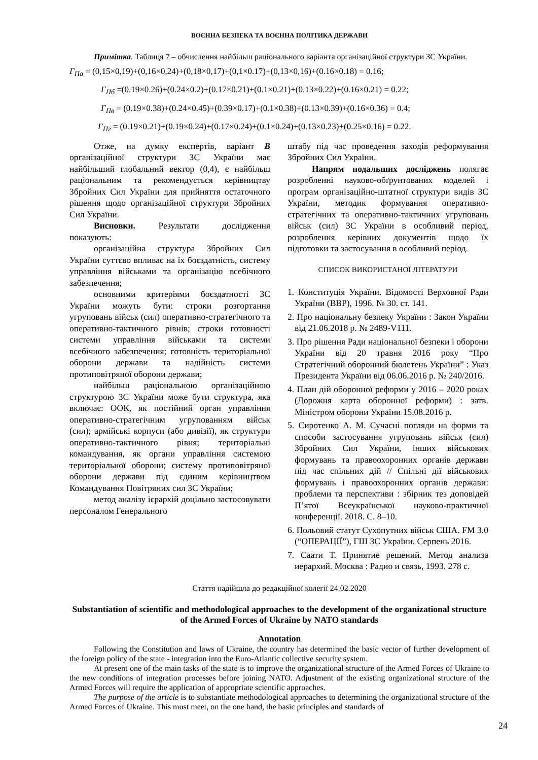ВОЄННА БЕЗПЕКА ТА ВОЄННА ПОЛІТИКА ДЕРЖАВИ
Примітка. Таблиця 7 – обчислення найбільш раціонального варіанта організаційної структури ЗС України.
Г<sub>Па</sub> = (0,15×0,19)+(0,16×0,24)+(0,18×0,17)+(0,1×0.17)+(0,13×0,16)+(0.16×0.18) = 0.16;
Г<sub>Пб</sub> =(0.19×0.26)+(0.24×0.2)+(0.17×0.21)+(0.1×0.21)+(0.13×0.22)+(0.16×0.21) = 0.22;
Г<sub>Пв</sub> = (0.19×0.38)+(0.24×0.45)+(0.39×0.17)+(0.1×0.38)+(0.13×0.39)+(0.16×0.36) = 0.4;
Г<sub>Пг</sub> = (0.19×0.21)+(0.19×0.24)+(0.17×0.24)+(0.1×0.24)+(0.13×0.23)+(0.25×0.16) = 0.22.
Отже, на думку експертів, варіант В організаційної структури ЗС України має найбільший глобальний вектор (0,4), є найбільш раціональним та рекомендується керівництву Збройних Сил України для прийняття остаточного рішення щодо організаційної структури Збройних Сил України.
Висновки. Результати дослідження показують:
організаційна структура Збройних Сил України суттєво впливає на їх боєздатність, систему управління військами та організацію всебічного забезпечення;
основними критеріями боєздатності ЗС України можуть бути: строки розгортання угруповань військ (сил) оперативно-стратегічного та оперативно-тактичного рівнів; строки готовності системи управління військами та системи всебічного забезпечення; готовність територіальної оборони держави та надійність системи протиповітряної оборони держави;
найбільш раціональною організаційною структурою ЗС України може бути структура, яка включає: ООК, як постійний орган управління оперативно-стратегічним угрупованням військ (сил); армійські корпуси (або дивізії), як структури оперативно-тактичного рівня; територіальні командування, як органи управління системою територіальної оборони; систему протиповітряної оборони держави під єдиним керівництвом Командування Повітряних сил ЗС України;
метод аналізу ієрархій доцільно застосовувати персоналом Генерального
штабу під час проведення заходів реформування Збройних Сил України.
Напрям подальших досліджень полягає розробленні науково-обґрунтованих моделей і програм організаційно-штатної структури видів ЗС України, методик формування оперативно-стратегічних та оперативно-тактичних угруповань військ (сил) ЗС України в особливий період, розроблення керівних документів щодо їх підготовки та застосування в особливий період.
СПИСОК ВИКОРИСТАНОЇ ЛІТЕРАТУРИ
1. Конституція України. Відомості Верховної Ради України (ВВР), 1996. № 30. ст. 141.
2. Про національну безпеку України : Закон України від 21.06.2018 р. № 2489-V111.
3. Про рішення Ради національної безпеки і оборони України від 20 травня 2016 року “Про Стратегічний оборонний бюлетень України” : Указ Президента України від 06.06.2016 р. № 240/2016.
4. План дій оборонної реформи у 2016 – 2020 роках (Дорожня карта оборонної реформи) : затв. Міністром оборони України 15.08.2016 р.
5. Сиротенко А. М. Сучасні погляди на форми та способи застосування угруповань військ (сил) Збройних Сил України, інших військових формувань та правоохоронних органів держави під час спільних дій // Спільні дії військових формувань і правоохоронних органів держави: проблеми та перспективи : збірник тез доповідей П’ятої Всеукраїнської науково-практичної конференції. 2018. С. 8–10.
6. Польовий статут Сухопутних військ США. FM 3.0 (“ОПЕРАЦІЇ”), ГШ ЗС України. Серпень 2016.
7. Саати Т. Принятие решений. Метод анализа иерархий. Москва : Радио и связь, 1993. 278 с.
Стаття надійшла до редакційної колегії 24.02.2020
Substantiation of scientific and methodological approaches to the development of the organizational structure of the Armed Forces of Ukraine by NATO standards
Annotation
Following the Constitution and laws of Ukraine, the country has determined the basic vector of further development of the foreign policy of the state - integration into the Euro-Atlantic collective security system.
At present one of the main tasks of the state is to improve the organizational structure of the Armed Forces of Ukraine to the new conditions of integration processes before joining NATO. Adjustment of the existing organizational structure of the Armed Forces will require the application of appropriate scientific approaches.
The purpose of the article is to substantiate methodological approaches to determining the organizational structure of the Armed Forces of Ukraine. This must meet, on the one hand, the basic principles and standards of
24